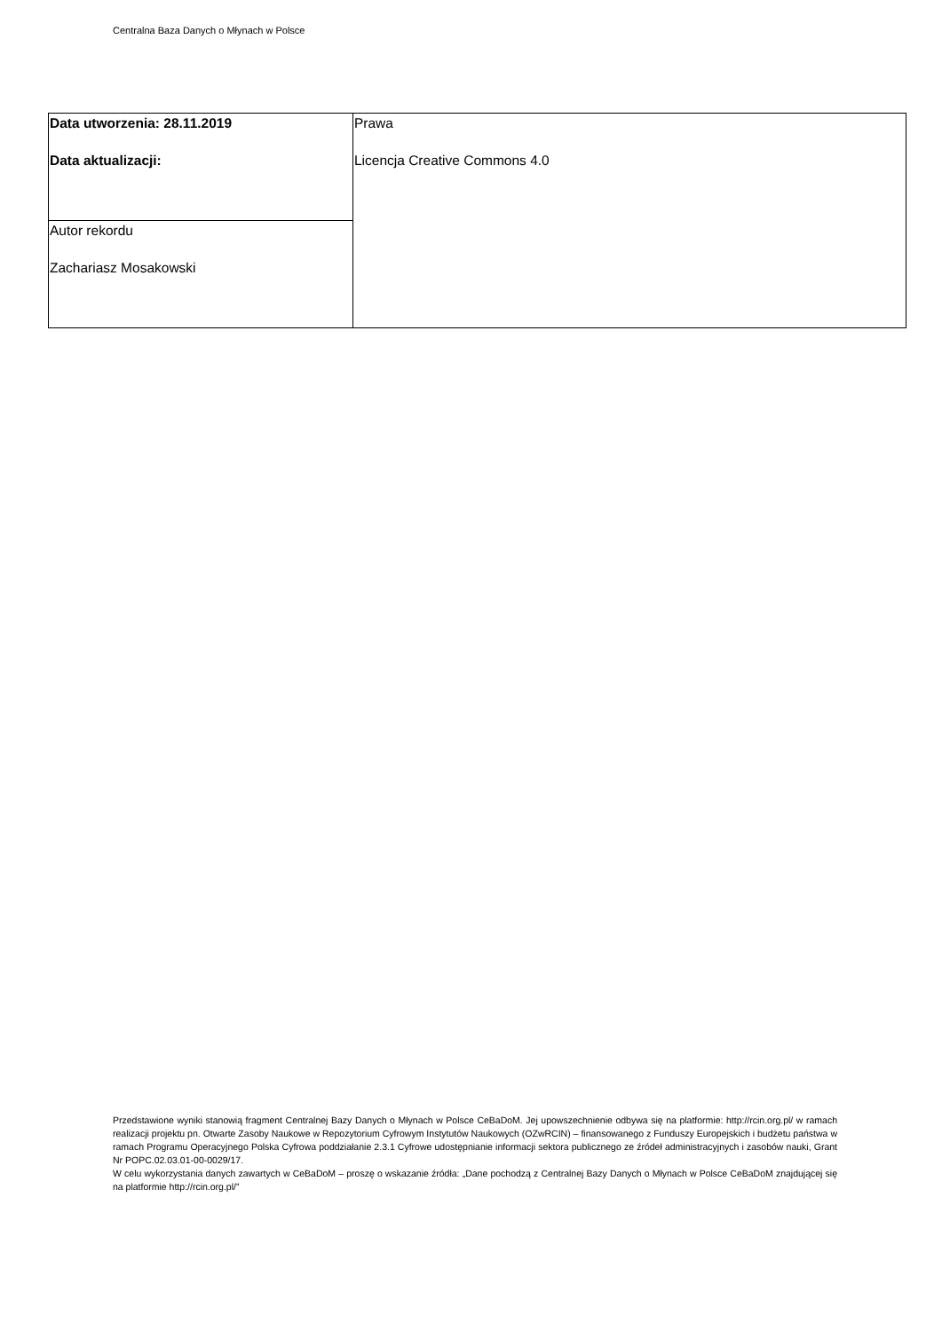Centralna Baza Danych o Młynach w Polsce
| Data utworzenia: 28.11.2019 Data aktualizacji: | Prawa Licencja Creative Commons 4.0 |
| Autor rekordu Zachariasz Mosakowski | |
Przedstawione wyniki stanowią fragment Centralnej Bazy Danych o Młynach w Polsce CeBaDoM. Jej upowszechnienie odbywa się na platformie: http://rcin.org.pl/ w ramach realizacji projektu pn. Otwarte Zasoby Naukowe w Repozytorium Cyfrowym Instytutów Naukowych (OZwRCIN) – finansowanego z Funduszy Europejskich i budżetu państwa w ramach Programu Operacyjnego Polska Cyfrowa poddziałanie 2.3.1 Cyfrowe udostępnianie informacji sektora publicznego ze źródeł administracyjnych i zasobów nauki, Grant Nr POPC.02.03.01-00-0029/17.
W celu wykorzystania danych zawartych w CeBaDoM – proszę o wskazanie źródła: „Dane pochodzą z Centralnej Bazy Danych o Młynach w Polsce CeBaDoM znajdującej się na platformie http://rcin.org.pl/”